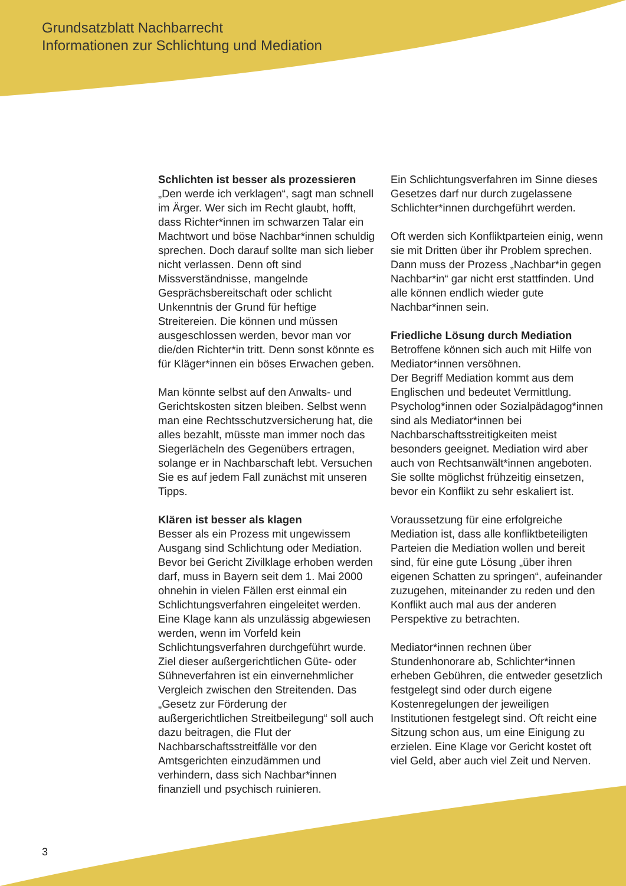Grundsatzblatt Nachbarrecht
Informationen zur Schlichtung und Mediation
Schlichten ist besser als prozessieren
„Den werde ich verklagen“, sagt man schnell im Ärger. Wer sich im Recht glaubt, hofft, dass Richter*innen im schwarzen Talar ein Machtwort und böse Nachbar*innen schuldig sprechen. Doch darauf sollte man sich lieber nicht verlassen. Denn oft sind Missverständnisse, mangelnde Gesprächsbereitschaft oder schlicht Unkenntnis der Grund für heftige Streitereien. Die können und müssen ausgeschlossen werden, bevor man vor die/den Richter*in tritt. Denn sonst könnte es für Kläger*innen ein böses Erwachen geben.
Man könnte selbst auf den Anwalts- und Gerichtskosten sitzen bleiben. Selbst wenn man eine Rechtsschutzversicherung hat, die alles bezahlt, müsste man immer noch das Siegerlächeln des Gegenübers ertragen, solange er in Nachbarschaft lebt. Versuchen Sie es auf jedem Fall zunächst mit unseren Tipps.
Klären ist besser als klagen
Besser als ein Prozess mit ungewissem Ausgang sind Schlichtung oder Mediation. Bevor bei Gericht Zivilklage erhoben werden darf, muss in Bayern seit dem 1. Mai 2000 ohnehin in vielen Fällen erst einmal ein Schlichtungsverfahren eingeleitet werden. Eine Klage kann als unzulässig abgewiesen werden, wenn im Vorfeld kein Schlichtungsverfahren durchgeführt wurde. Ziel dieser außergerichtlichen Güte- oder Sühneverfahren ist ein einvernehmlicher Vergleich zwischen den Streitenden. Das „Gesetz zur Förderung der außergerichtlichen Streitbeilegung“ soll auch dazu beitragen, die Flut der Nachbarschaftsstreitfälle vor den Amtsgerichten einzudämmen und verhindern, dass sich Nachbar*innen finanziell und psychisch ruinieren.
Ein Schlichtungsverfahren im Sinne dieses Gesetzes darf nur durch zugelassene Schlichter*innen durchgeführt werden.
Oft werden sich Konfliktparteien einig, wenn sie mit Dritten über ihr Problem sprechen. Dann muss der Prozess „Nachbar*in gegen Nachbar*in“ gar nicht erst stattfinden. Und alle können endlich wieder gute Nachbar*innen sein.
Friedliche Lösung durch Mediation
Betroffene können sich auch mit Hilfe von Mediator*innen versöhnen.
Der Begriff Mediation kommt aus dem Englischen und bedeutet Vermittlung. Psycholog*innen oder Sozialpädagog*innen sind als Mediator*innen bei Nachbarschaftsstreitigkeiten meist besonders geeignet. Mediation wird aber auch von Rechtsanwält*innen angeboten. Sie sollte möglichst frühzeitig einsetzen, bevor ein Konflikt zu sehr eskaliert ist.
Voraussetzung für eine erfolgreiche Mediation ist, dass alle konfliktbeteiligten Parteien die Mediation wollen und bereit sind, für eine gute Lösung „über ihren eigenen Schatten zu springen“, aufeinander zuzugehen, miteinander zu reden und den Konflikt auch mal aus der anderen Perspektive zu betrachten.
Mediator*innen rechnen über Stundenhonorare ab, Schlichter*innen erheben Gebühren, die entweder gesetzlich festgelegt sind oder durch eigene Kostenregelungen der jeweiligen Institutionen festgelegt sind. Oft reicht eine Sitzung schon aus, um eine Einigung zu erzielen. Eine Klage vor Gericht kostet oft viel Geld, aber auch viel Zeit und Nerven.
3